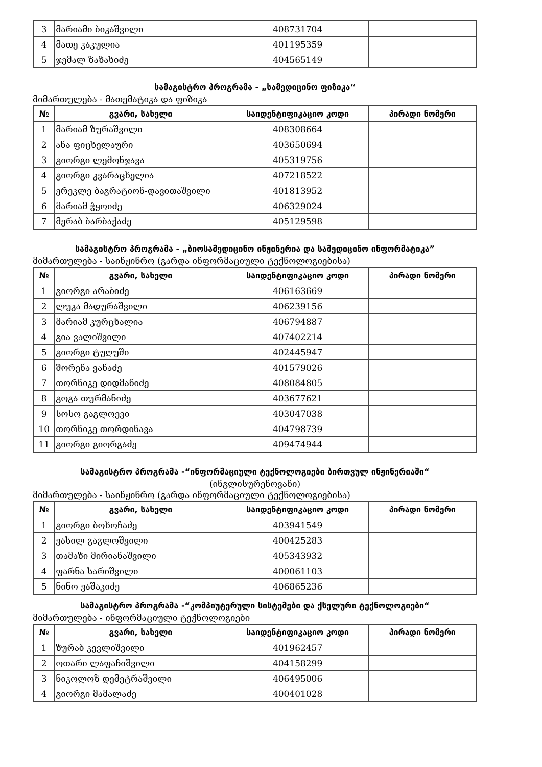| 3 | მარიამი ბიკაშვილი | 408731704 | |
| 4 | მათე კაკულია | 401195359 | |
| 5 | ჯემალ ზაზახიძე | 404565149 | |
სამაგისტრო პროგრამა - „სამედიცინო ფიზიკა“
მიმართულება - მათემატიკა და ფიზიკა
| № | გვარი, სახელი | საიდენტიფიკაციო კოდი | პირადი ნომერი |
| --- | --- | --- | --- |
| 1 | მარიამ ზურაშვილი | 408308664 | |
| 2 | ანა ფიცხელაური | 403650694 | |
| 3 | გიორგი ლემონჯავა | 405319756 | |
| 4 | გიორგი კვარაცხელია | 407218522 | |
| 5 | ერეკლე ბაგრატიონ-დავითაშვილი | 401813952 | |
| 6 | მარიამ ჭყოიძე | 406329024 | |
| 7 | მერაბ ბარბაქაძე | 405129598 | |
სამაგისტრო პროგრამა - „ბიოსამედიცინო ინჟინერია და სამედიცინო ინფორმატიკა”
მიმართულება - საინჟინრო (გარდა ინფორმაციული ტექნოლოგიებისა)
| № | გვარი, სახელი | საიდენტიფიკაციო კოდი | პირადი ნომერი |
| --- | --- | --- | --- |
| 1 | გიორგი არაბიძე | 406163669 | |
| 2 | ლუკა მადურაშვილი | 406239156 | |
| 3 | მარიამ კურცხალია | 406794887 | |
| 4 | გია ვალიშვილი | 407402214 | |
| 5 | გიორგი ტუღუში | 402445947 | |
| 6 | შორენა ვანაძე | 401579026 | |
| 7 | თორნიკე დიდმანიძე | 408084805 | |
| 8 | გოგა თურმანიძე | 403677621 | |
| 9 | სოსო გაგლოევი | 403047038 | |
| 10 | თორნიკე თორდინავა | 404798739 | |
| 11 | გიორგი გიორგაძე | 409474944 | |
სამაგისტრო პროგრამა -“ინფორმაციული ტექნოლოგიები ბირთვულ ინჟინერიაში“
(ინგლისურენოვანი)
მიმართულება - საინჟინრო (გარდა ინფორმაციული ტექნოლოგიებისა)
| № | გვარი, სახელი | საიდენტიფიკაციო კოდი | პირადი ნომერი |
| --- | --- | --- | --- |
| 1 | გიორგი ბოხოჩაძე | 403941549 | |
| 2 | ვასილ გაგლოშვილი | 400425283 | |
| 3 | თამაზი მირიანაშვილი | 405343932 | |
| 4 | ფარნა სარიშვილი | 400061103 | |
| 5 | ნინო ვაშაკიძე | 406865236 | |
სამაგისტრო პროგრამა -“კომპიუტერული სისტემები და ქსელური ტექნოლოგიები“
მიმართულება - ინფორმაციული ტექნოლოგიები
| № | გვარი, სახელი | საიდენტიფიკაციო კოდი | პირადი ნომერი |
| --- | --- | --- | --- |
| 1 | ზურაბ კევლიშვილი | 401962457 | |
| 2 | ოთარი ლაფაჩიშვილი | 404158299 | |
| 3 | ნიკოლოზ დემეტრაშვილი | 406495006 | |
| 4 | გიორგი მამალაძე | 400401028 | |